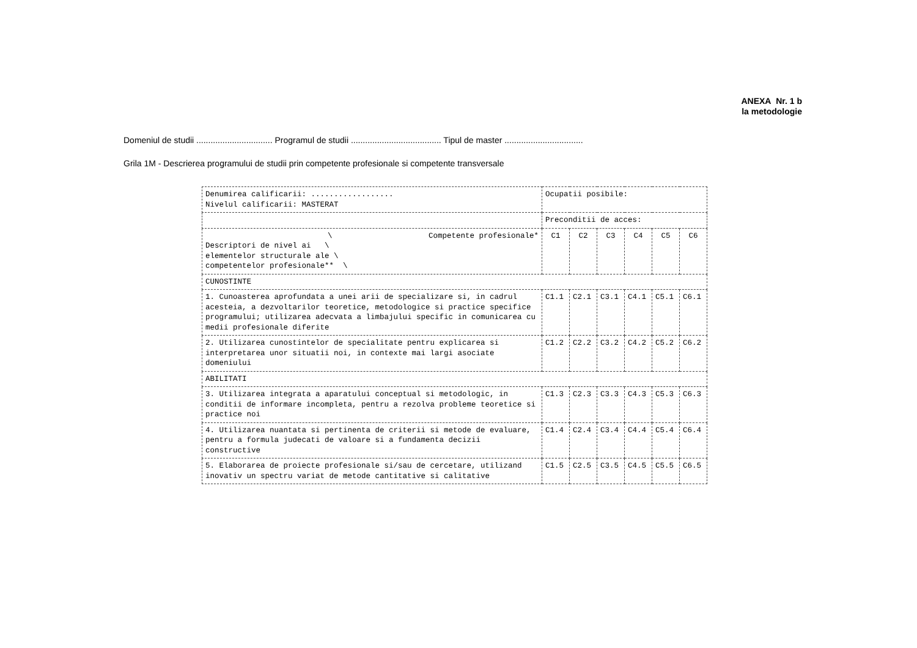ANEXA Nr. 1 b
la metodologie
Domeniul de studii ................................ Programul de studii ...................................... Tipul de master .................................
Grila 1M - Descrierea programului de studii prin competente profesionale si competente transversale
| Denumirea calificarii: .................. Nivelul calificarii: MASTERAT | Ocupatii posibile: | | | | | |
| | Preconditii de acces: | | | | | |
| \ Competente profesionale* Descriptori de nivel ai \ elementelor structurale ale \ competentelor profesionale** \ | C1 | C2 | C3 | C4 | C5 | C6 |
| CUNOSTINTE | | | | | | |
| 1. Cunoasterea aprofundata a unei arii de specializare si, in cadrul acesteia, a dezvoltarilor teoretice, metodologice si practice specifice programului; utilizarea adecvata a limbajului specific in comunicarea cu medii profesionale diferite | C1.1 | C2.1 | C3.1 | C4.1 | C5.1 | C6.1 |
| 2. Utilizarea cunostintelor de specialitate pentru explicarea si interpretarea unor situatii noi, in contexte mai largi asociate domeniului | C1.2 | C2.2 | C3.2 | C4.2 | C5.2 | C6.2 |
| ABILITATI | | | | | | |
| 3. Utilizarea integrata a aparatului conceptual si metodologic, in conditii de informare incompleta, pentru a rezolva probleme teoretice si practice noi | C1.3 | C2.3 | C3.3 | C4.3 | C5.3 | C6.3 |
| 4. Utilizarea nuantata si pertinenta de criterii si metode de evaluare, pentru a formula judecati de valoare si a fundamenta decizii constructive | C1.4 | C2.4 | C3.4 | C4.4 | C5.4 | C6.4 |
| 5. Elaborarea de proiecte profesionale si/sau de cercetare, utilizand inovativ un spectru variat de metode cantitative si calitative | C1.5 | C2.5 | C3.5 | C4.5 | C5.5 | C6.5 |